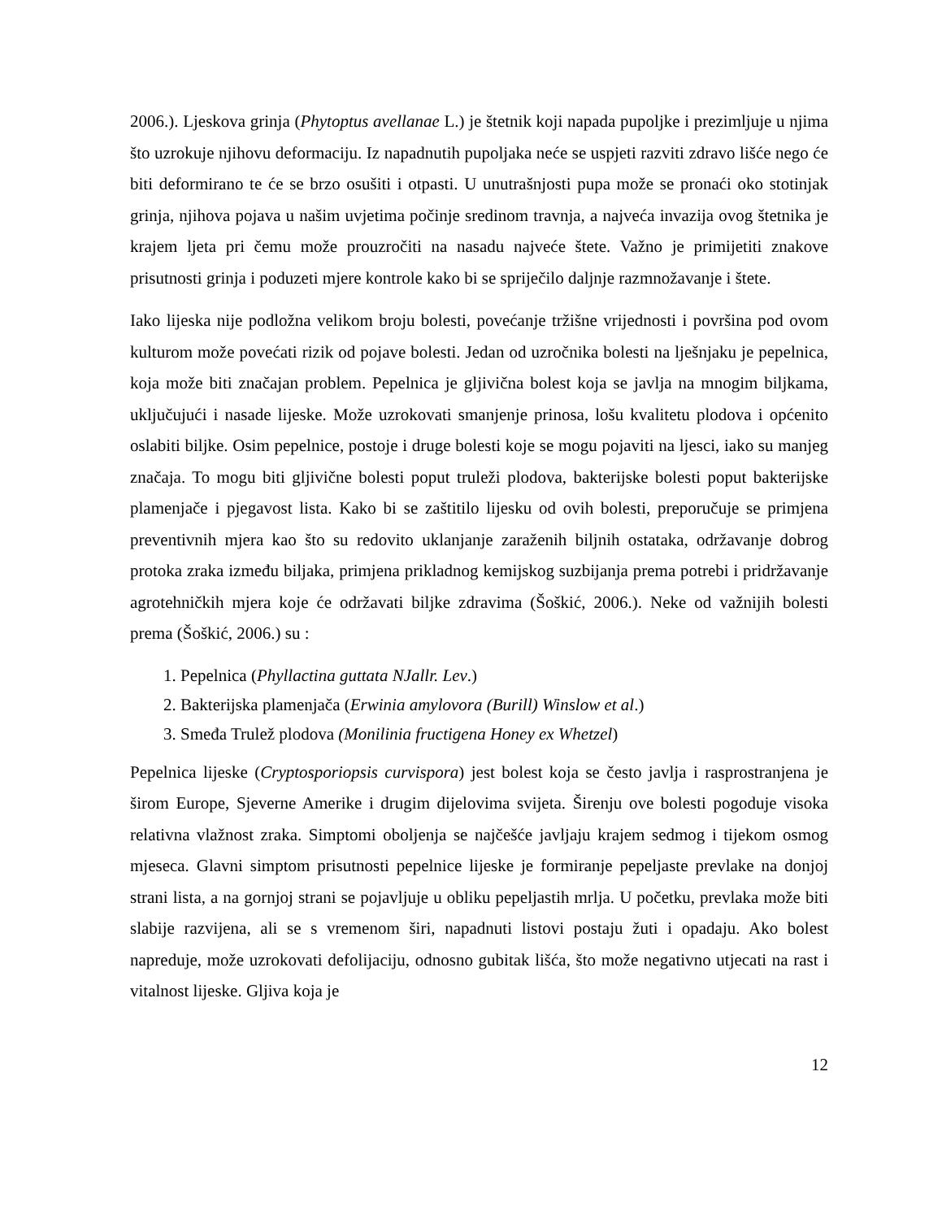2006.). Ljeskova grinja (Phytoptus avellanae L.) je štetnik koji napada pupoljke i prezimljuje u njima što uzrokuje njihovu deformaciju. Iz napadnutih pupoljaka neće se uspjeti razviti zdravo lišće nego će biti deformirano te će se brzo osušiti i otpasti. U unutrašnjosti pupa može se pronaći oko stotinjak grinja, njihova pojava u našim uvjetima počinje sredinom travnja, a najveća invazija ovog štetnika je krajem ljeta pri čemu može prouzročiti na nasadu najveće štete. Važno je primijetiti znakove prisutnosti grinja i poduzeti mjere kontrole kako bi se spriječilo daljnje razmnožavanje i štete.
Iako lijeska nije podložna velikom broju bolesti, povećanje tržišne vrijednosti i površina pod ovom kulturom može povećati rizik od pojave bolesti. Jedan od uzročnika bolesti na lješnjaku je pepelnica, koja može biti značajan problem. Pepelnica je gljivična bolest koja se javlja na mnogim biljkama, uključujući i nasade lijeske. Može uzrokovati smanjenje prinosa, lošu kvalitetu plodova i općenito oslabiti biljke. Osim pepelnice, postoje i druge bolesti koje se mogu pojaviti na ljesci, iako su manjeg značaja. To mogu biti gljivične bolesti poput truleži plodova, bakterijske bolesti poput bakterijske plamenjače i pjegavost lista. Kako bi se zaštitilo lijesku od ovih bolesti, preporučuje se primjena preventivnih mjera kao što su redovito uklanjanje zaraženih biljnih ostataka, održavanje dobrog protoka zraka između biljaka, primjena prikladnog kemijskog suzbijanja prema potrebi i pridržavanje agrotehničkih mjera koje će održavati biljke zdravima (Šoškić, 2006.). Neke od važnijih bolesti prema (Šoškić, 2006.) su :
1. Pepelnica (Phyllactina guttata NJallr. Lev.)
2. Bakterijska plamenjača (Erwinia amylovora (Burill) Winslow et al.)
3. Smeđa Trulež plodova (Monilinia fructigena Honey ex Whetzel)
Pepelnica lijeske (Cryptosporiopsis curvispora) jest bolest koja se često javlja i rasprostranjena je širom Europe, Sjeverne Amerike i drugim dijelovima svijeta. Širenju ove bolesti pogoduje visoka relativna vlažnost zraka. Simptomi oboljenja se najčešće javljaju krajem sedmog i tijekom osmog mjeseca. Glavni simptom prisutnosti pepelnice lijeske je formiranje pepeljaste prevlake na donjoj strani lista, a na gornjoj strani se pojavljuje u obliku pepeljastih mrlja. U početku, prevlaka može biti slabije razvijena, ali se s vremenom širi, napadnuti listovi postaju žuti i opadaju. Ako bolest napreduje, može uzrokovati defolijaciju, odnosno gubitak lišća, što može negativno utjecati na rast i vitalnost lijeske. Gljiva koja je
12